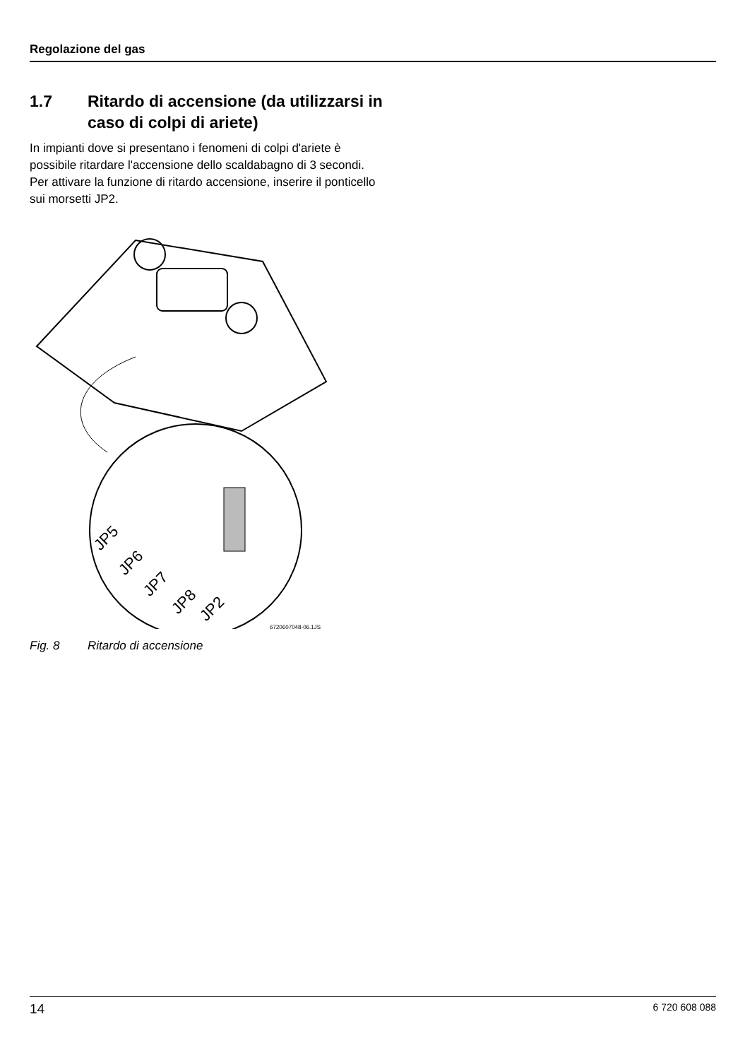Regolazione del gas
1.7 Ritardo di accensione (da utilizzarsi in caso di colpi di ariete)
In impianti dove si presentano i fenomeni di colpi d'ariete è possibile ritardare l'accensione dello scaldabagno di 3 secondi.
Per attivare la funzione di ritardo accensione, inserire il ponticello sui morsetti JP2.
JP5
JP6
JP7
JP8
JP2
6720607048-06.1JS
Fig. 8 Ritardo di accensione
14 6 720 608 088